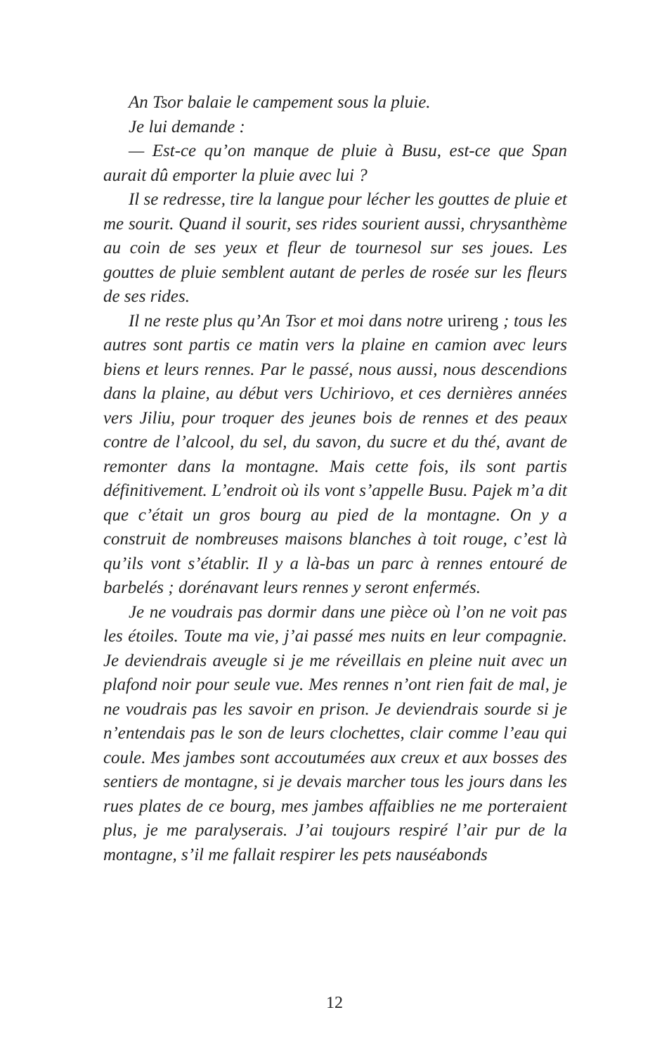An Tsor balaie le campement sous la pluie.
Je lui demande :
— Est-ce qu’on manque de pluie à Busu, est-ce que Span aurait dû emporter la pluie avec lui ?
Il se redresse, tire la langue pour lécher les gouttes de pluie et me sourit. Quand il sourit, ses rides sourient aussi, chrysanthème au coin de ses yeux et fleur de tournesol sur ses joues. Les gouttes de pluie semblent autant de perles de rosée sur les fleurs de ses rides.
Il ne reste plus qu’An Tsor et moi dans notre urireng ; tous les autres sont partis ce matin vers la plaine en camion avec leurs biens et leurs rennes. Par le passé, nous aussi, nous descendions dans la plaine, au début vers Uchiriovo, et ces dernières années vers Jiliu, pour troquer des jeunes bois de rennes et des peaux contre de l’alcool, du sel, du savon, du sucre et du thé, avant de remonter dans la montagne. Mais cette fois, ils sont partis définitivement. L’endroit où ils vont s’appelle Busu. Pajek m’a dit que c’était un gros bourg au pied de la montagne. On y a construit de nombreuses maisons blanches à toit rouge, c’est là qu’ils vont s’établir. Il y a là-bas un parc à rennes entouré de barbelés ; dorénavant leurs rennes y seront enfermés.
Je ne voudrais pas dormir dans une pièce où l’on ne voit pas les étoiles. Toute ma vie, j’ai passé mes nuits en leur compagnie. Je deviendrais aveugle si je me réveillais en pleine nuit avec un plafond noir pour seule vue. Mes rennes n’ont rien fait de mal, je ne voudrais pas les savoir en prison. Je deviendrais sourde si je n’entendais pas le son de leurs clochettes, clair comme l’eau qui coule. Mes jambes sont accoutumées aux creux et aux bosses des sentiers de montagne, si je devais marcher tous les jours dans les rues plates de ce bourg, mes jambes affaiblies ne me porteraient plus, je me paralyserais. J’ai toujours respiré l’air pur de la montagne, s’il me fallait respirer les pets nauséabonds
12